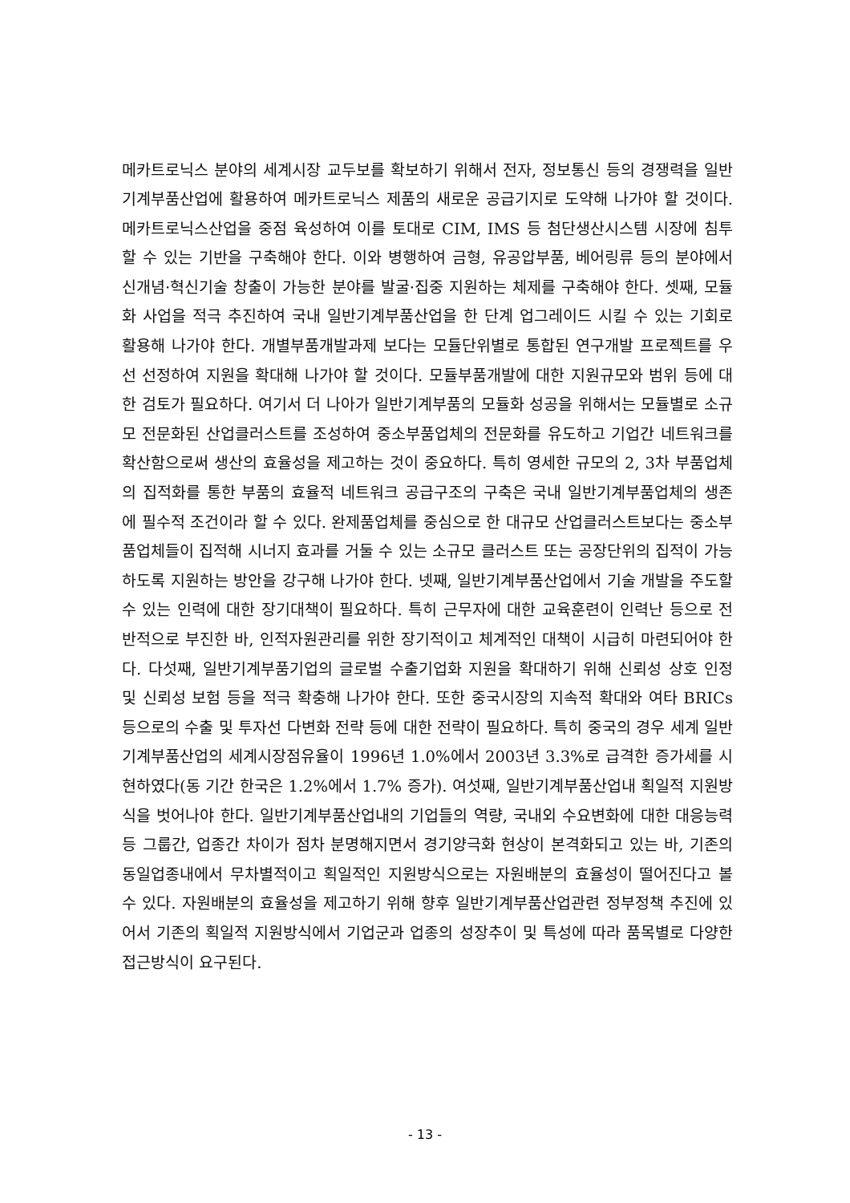메카트로닉스 분야의 세계시장 교두보를 확보하기 위해서 전자, 정보통신 등의 경쟁력을 일반기계부품산업에 활용하여 메카트로닉스 제품의 새로운 공급기지로 도약해 나가야 할 것이다. 메카트로닉스산업을 중점 육성하여 이를 토대로 CIM, IMS 등 첨단생산시스템 시장에 침투할 수 있는 기반을 구축해야 한다. 이와 병행하여 금형, 유공압부품, 베어링류 등의 분야에서 신개념·혁신기술 창출이 가능한 분야를 발굴·집중 지원하는 체제를 구축해야 한다. 셋째, 모듈화 사업을 적극 추진하여 국내 일반기계부품산업을 한 단계 업그레이드 시킬 수 있는 기회로 활용해 나가야 한다. 개별부품개발과제 보다는 모듈단위별로 통합된 연구개발 프로젝트를 우선 선정하여 지원을 확대해 나가야 할 것이다. 모듈부품개발에 대한 지원규모와 범위 등에 대한 검토가 필요하다. 여기서 더 나아가 일반기계부품의 모듈화 성공을 위해서는 모듈별로 소규모 전문화된 산업클러스트를 조성하여 중소부품업체의 전문화를 유도하고 기업간 네트워크를 확산함으로써 생산의 효율성을 제고하는 것이 중요하다. 특히 영세한 규모의 2, 3차 부품업체의 집적화를 통한 부품의 효율적 네트워크 공급구조의 구축은 국내 일반기계부품업체의 생존에 필수적 조건이라 할 수 있다. 완제품업체를 중심으로 한 대규모 산업클러스트보다는 중소부품업체들이 집적해 시너지 효과를 거둘 수 있는 소규모 클러스트 또는 공장단위의 집적이 가능하도록 지원하는 방안을 강구해 나가야 한다. 넷째, 일반기계부품산업에서 기술 개발을 주도할 수 있는 인력에 대한 장기대책이 필요하다. 특히 근무자에 대한 교육훈련이 인력난 등으로 전반적으로 부진한 바, 인적자원관리를 위한 장기적이고 체계적인 대책이 시급히 마련되어야 한다. 다섯째, 일반기계부품기업의 글로벌 수출기업화 지원을 확대하기 위해 신뢰성 상호 인정 및 신뢰성 보험 등을 적극 확충해 나가야 한다. 또한 중국시장의 지속적 확대와 여타 BRICs 등으로의 수출 및 투자선 다변화 전략 등에 대한 전략이 필요하다. 특히 중국의 경우 세계 일반기계부품산업의 세계시장점유율이 1996년 1.0%에서 2003년 3.3%로 급격한 증가세를 시현하였다(동 기간 한국은 1.2%에서 1.7% 증가). 여섯째, 일반기계부품산업내 획일적 지원방식을 벗어나야 한다. 일반기계부품산업내의 기업들의 역량, 국내외 수요변화에 대한 대응능력 등 그룹간, 업종간 차이가 점차 분명해지면서 경기양극화 현상이 본격화되고 있는 바, 기존의 동일업종내에서 무차별적이고 획일적인 지원방식으로는 자원배분의 효율성이 떨어진다고 볼 수 있다. 자원배분의 효율성을 제고하기 위해 향후 일반기계부품산업관련 정부정책 추진에 있어서 기존의 획일적 지원방식에서 기업군과 업종의 성장추이 및 특성에 따라 품목별로 다양한 접근방식이 요구된다.
- 13 -